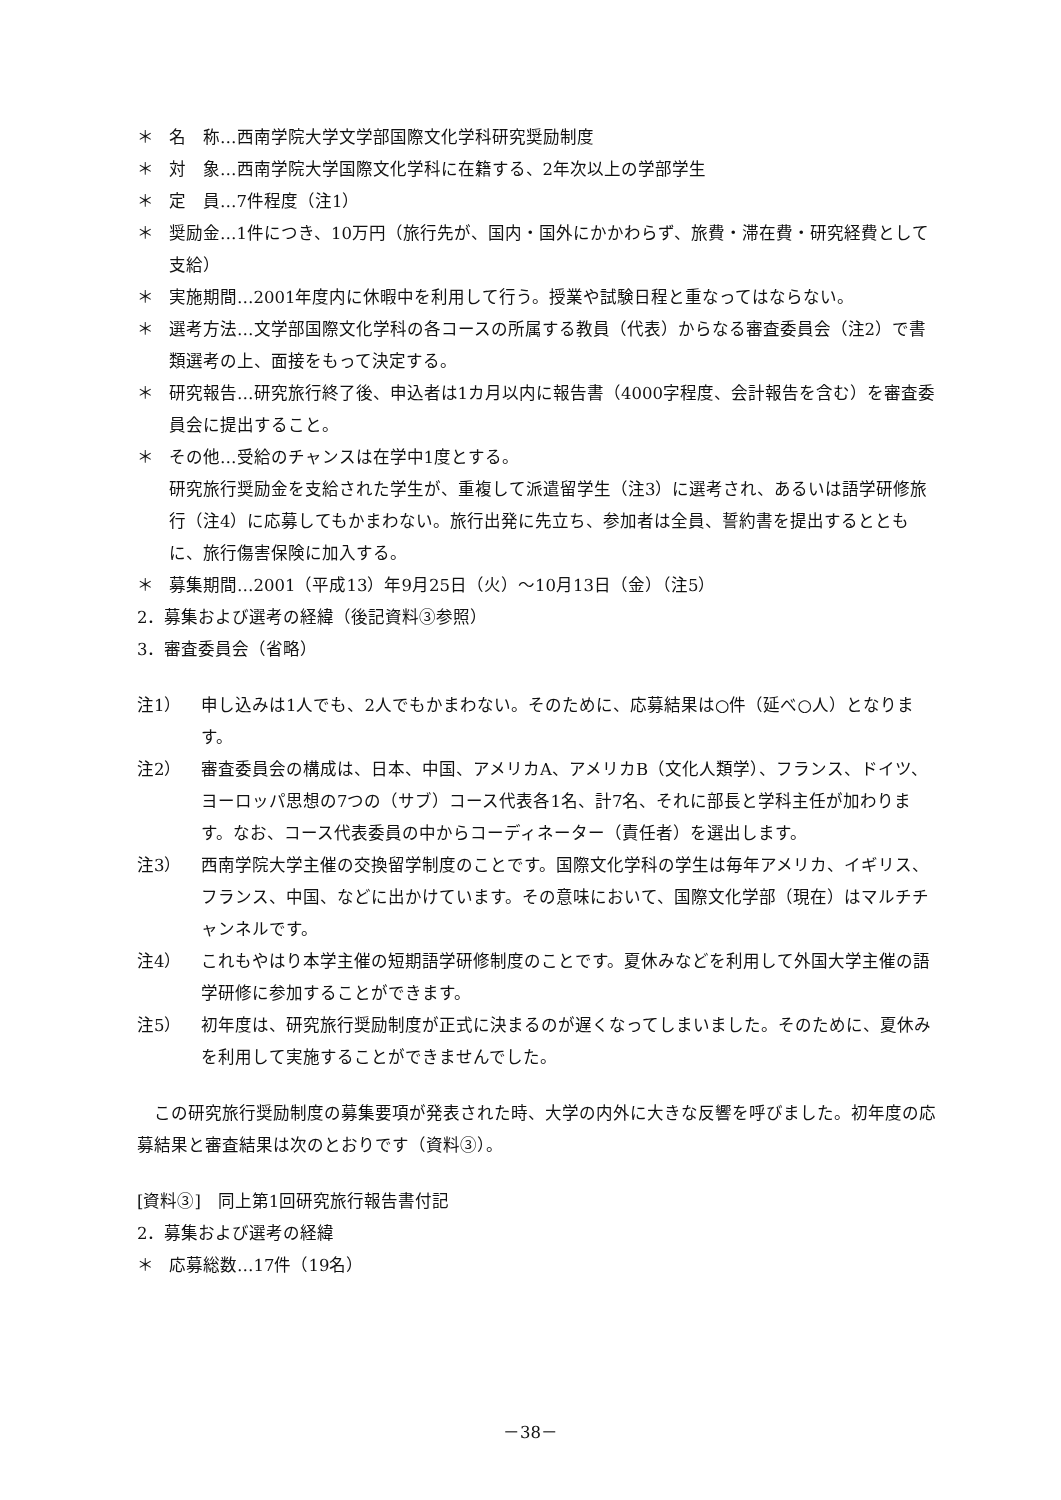＊ 名　称…西南学院大学文学部国際文化学科研究奨励制度
＊ 対　象…西南学院大学国際文化学科に在籍する、2年次以上の学部学生
＊ 定　員…7件程度（注1）
＊ 奨励金…1件につき、10万円（旅行先が、国内・国外にかかわらず、旅費・滞在費・研究経費として支給）
＊ 実施期間…2001年度内に休暇中を利用して行う。授業や試験日程と重なってはならない。
＊ 選考方法…文学部国際文化学科の各コースの所属する教員（代表）からなる審査委員会（注2）で書類選考の上、面接をもって決定する。
＊ 研究報告…研究旅行終了後、申込者は1カ月以内に報告書（4000字程度、会計報告を含む）を審査委員会に提出すること。
＊ その他…受給のチャンスは在学中1度とする。
研究旅行奨励金を支給された学生が、重複して派遣留学生（注3）に選考され、あるいは語学研修旅行（注4）に応募してもかまわない。旅行出発に先立ち、参加者は全員、誓約書を提出するとともに、旅行傷害保険に加入する。
＊ 募集期間…2001（平成13）年9月25日（火）～10月13日（金）（注5）
2．募集および選考の経緯（後記資料③参照）
3．審査委員会（省略）
注1） 申し込みは1人でも、2人でもかまわない。そのために、応募結果は○件（延べ○人）となります。
注2） 審査委員会の構成は、日本、中国、アメリカA、アメリカB（文化人類学）、フランス、ドイツ、ヨーロッパ思想の7つの（サブ）コース代表各1名、計7名、それに部長と学科主任が加わります。なお、コース代表委員の中からコーディネーター（責任者）を選出します。
注3） 西南学院大学主催の交換留学制度のことです。国際文化学科の学生は毎年アメリカ、イギリス、フランス、中国、などに出かけています。その意味において、国際文化学部（現在）はマルチチャンネルです。
注4） これもやはり本学主催の短期語学研修制度のことです。夏休みなどを利用して外国大学主催の語学研修に参加することができます。
注5） 初年度は、研究旅行奨励制度が正式に決まるのが遅くなってしまいました。そのために、夏休みを利用して実施することができませんでした。
　この研究旅行奨励制度の募集要項が発表された時、大学の内外に大きな反響を呼びました。初年度の応募結果と審査結果は次のとおりです（資料③）。
[資料③]　同上第1回研究旅行報告書付記
2．募集および選考の経緯
＊ 応募総数…17件（19名）
－38－